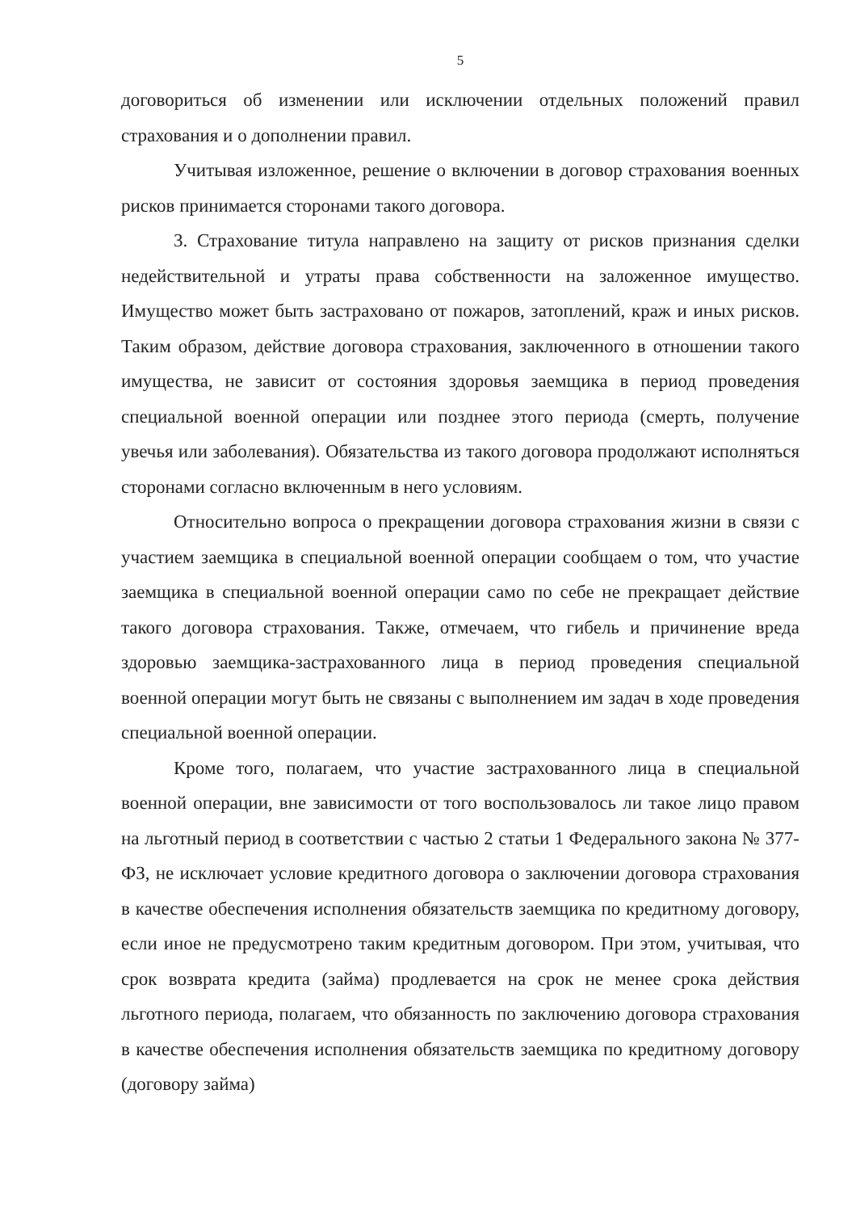5
договориться об изменении или исключении отдельных положений правил страхования и о дополнении правил.
Учитывая изложенное, решение о включении в договор страхования военных рисков принимается сторонами такого договора.
3. Страхование титула направлено на защиту от рисков признания сделки недействительной и утраты права собственности на заложенное имущество. Имущество может быть застраховано от пожаров, затоплений, краж и иных рисков. Таким образом, действие договора страхования, заключенного в отношении такого имущества, не зависит от состояния здоровья заемщика в период проведения специальной военной операции или позднее этого периода (смерть, получение увечья или заболевания). Обязательства из такого договора продолжают исполняться сторонами согласно включенным в него условиям.
Относительно вопроса о прекращении договора страхования жизни в связи с участием заемщика в специальной военной операции сообщаем о том, что участие заемщика в специальной военной операции само по себе не прекращает действие такого договора страхования. Также, отмечаем, что гибель и причинение вреда здоровью заемщика-застрахованного лица в период проведения специальной военной операции могут быть не связаны с выполнением им задач в ходе проведения специальной военной операции.
Кроме того, полагаем, что участие застрахованного лица в специальной военной операции, вне зависимости от того воспользовалось ли такое лицо правом на льготный период в соответствии с частью 2 статьи 1 Федерального закона № 377-ФЗ, не исключает условие кредитного договора о заключении договора страхования в качестве обеспечения исполнения обязательств заемщика по кредитному договору, если иное не предусмотрено таким кредитным договором. При этом, учитывая, что срок возврата кредита (займа) продлевается на срок не менее срока действия льготного периода, полагаем, что обязанность по заключению договора страхования в качестве обеспечения исполнения обязательств заемщика по кредитному договору (договору займа)